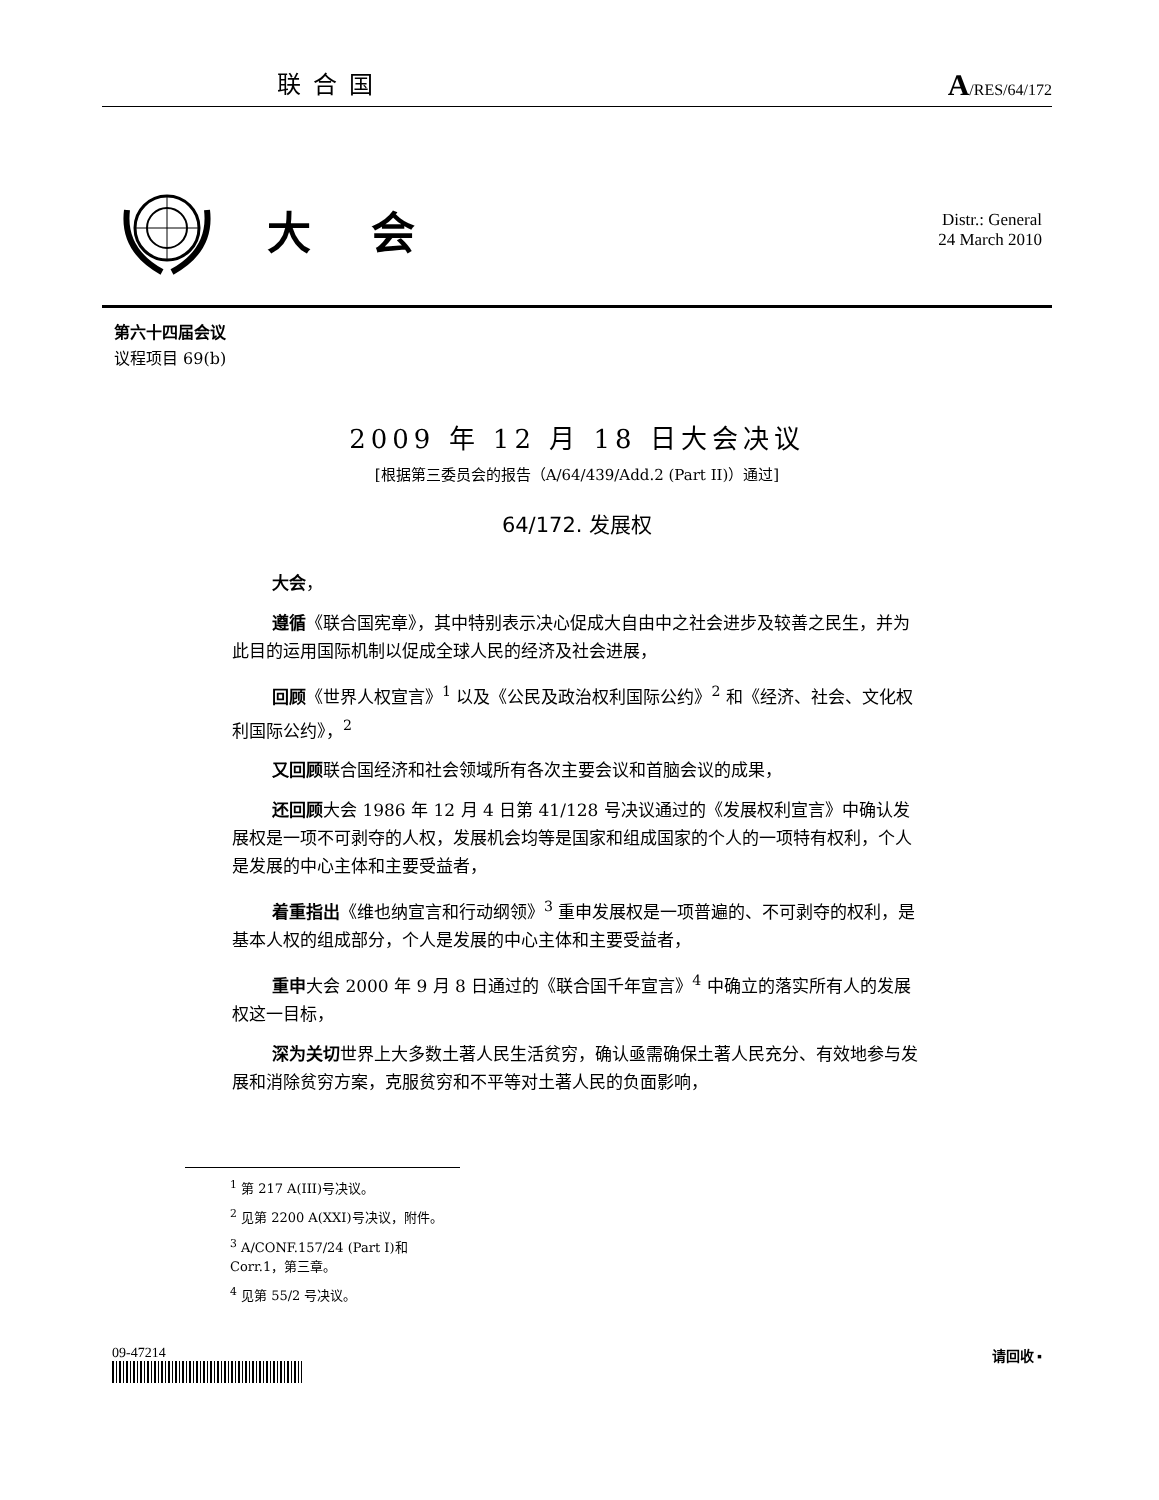联合国 A/RES/64/172
大会
Distr.: General
24 March 2010
第六十四届会议
议程项目 69(b)
2009 年 12 月 18 日大会决议
[根据第三委员会的报告（A/64/439/Add.2 (Part II)）通过]
64/172. 发展权
大会，
遵循《联合国宪章》，其中特别表示决心促成大自由中之社会进步及较善之民生，并为此目的运用国际机制以促成全球人民的经济及社会进展，
回顾《世界人权宣言》<sup>1</sup> 以及《公民及政治权利国际公约》<sup>2</sup> 和《经济、社会、文化权利国际公约》，<sup>2</sup>
又回顾联合国经济和社会领域所有各次主要会议和首脑会议的成果，
还回顾大会 1986 年 12 月 4 日第 41/128 号决议通过的《发展权利宣言》中确认发展权是一项不可剥夺的人权，发展机会均等是国家和组成国家的个人的一项特有权利，个人是发展的中心主体和主要受益者，
着重指出《维也纳宣言和行动纲领》<sup>3</sup> 重申发展权是一项普遍的、不可剥夺的权利，是基本人权的组成部分，个人是发展的中心主体和主要受益者，
重申大会 2000 年 9 月 8 日通过的《联合国千年宣言》<sup>4</sup> 中确立的落实所有人的发展权这一目标，
深为关切世界上大多数土著人民生活贫穷，确认亟需确保土著人民充分、有效地参与发展和消除贫穷方案，克服贫穷和不平等对土著人民的负面影响，
<sup>1</sup> 第 217 A(III)号决议。
<sup>2</sup> 见第 2200 A(XXI)号决议，附件。
<sup>3</sup> A/CONF.157/24 (Part I)和 Corr.1，第三章。
<sup>4</sup> 见第 55/2 号决议。
09-47214 请回收 ▪